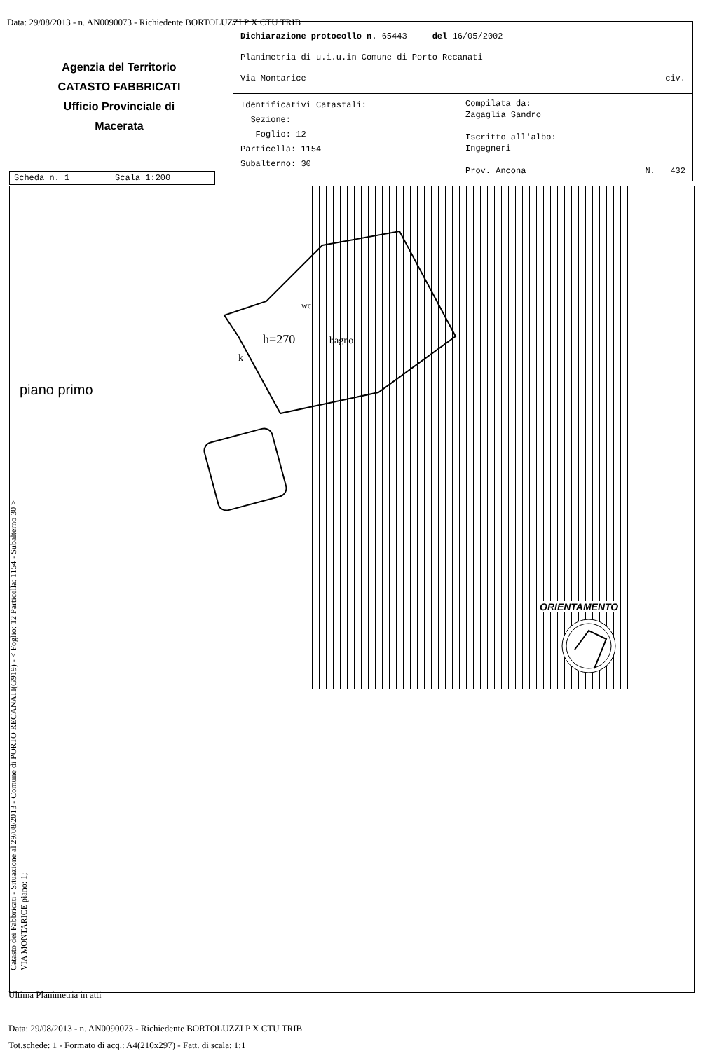Data: 29/08/2013 - n. AN0090073 - Richiedente BORTOLUZZI P X CTU TRIB
Agenzia del Territorio
CATASTO FABBRICATI
Ufficio Provinciale di
Macerata
| Dichiarazione protocollo n. 65443 del 16/05/2002 Planimetria di u.i.u.in Comune di Porto Recanati Via Montarice civ. | |
| Identificativi Catastali: Sezione: Foglio: 12 Particella: 1154 Subalterno: 30 | Compilata da: Zagaglia Sandro Iscritto all'albo: Ingegneri Prov. Ancona N. 432 |
Scheda n. 1 Scala 1:200
h=270
wc
bagno
k
piano primo
ORIENTAMENTO
Catasto dei Fabbricati - Situazione al 29/08/2013 - Comune di PORTO RECANATI(G919) - < Foglio: 12 Particella: 1154 - Subalterno 30 >
VIA MONTARICE piano: 1;
Ultima Planimetria in atti
Data: 29/08/2013 - n. AN0090073 - Richiedente BORTOLUZZI P X CTU TRIB
Tot.schede: 1 - Formato di acq.: A4(210x297) - Fatt. di scala: 1:1